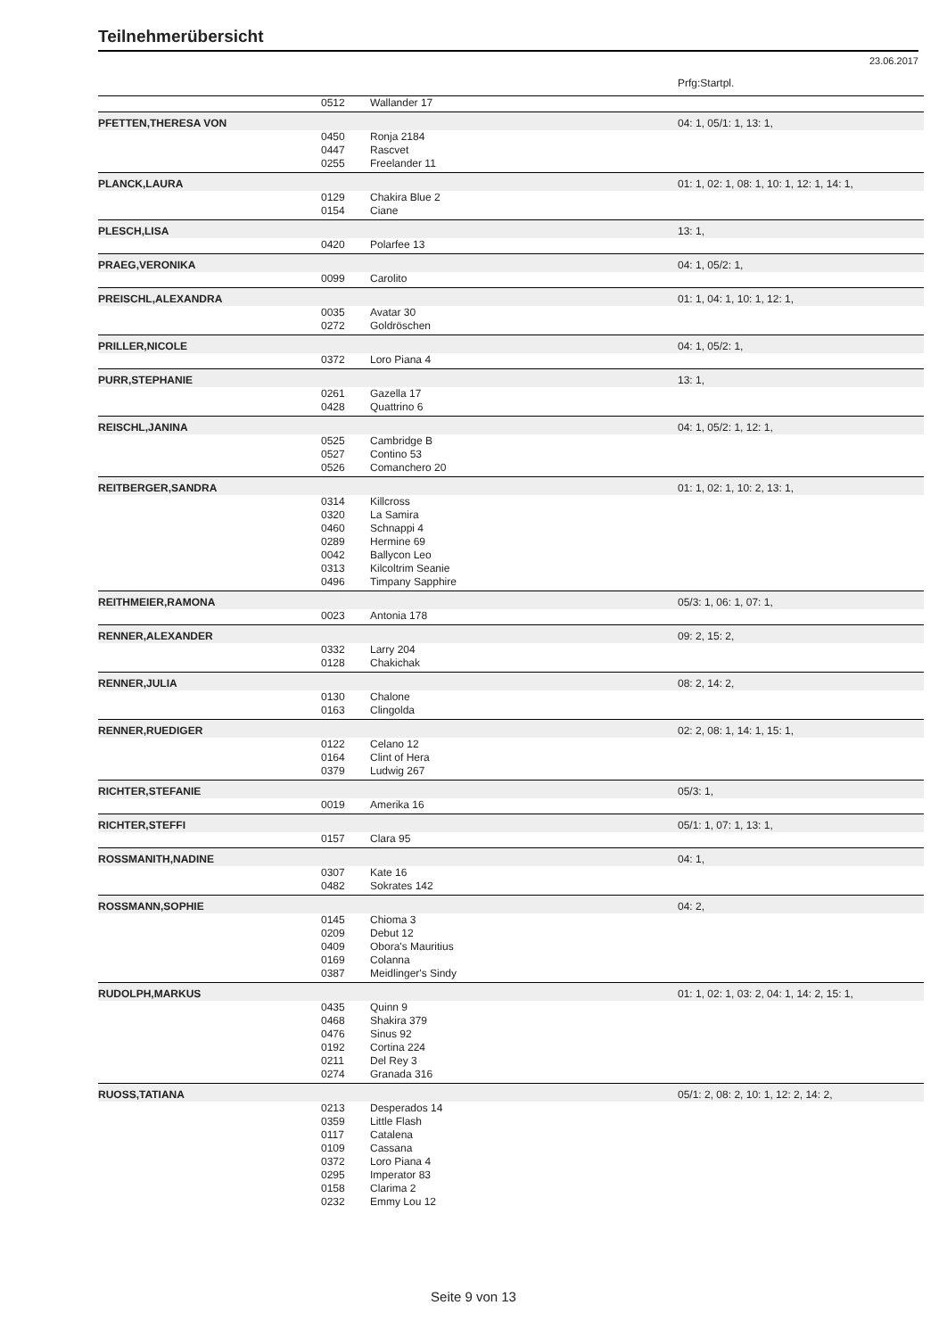Teilnehmerübersicht
23.06.2017
| | | | Prfg:Startpl. |
| | 0512 | Wallander 17 | |
| PFETTEN,THERESA VON | | | 04: 1, 05/1: 1, 13: 1, |
| | 0450 | Ronja 2184 | |
| | 0447 | Rascvet | |
| | 0255 | Freelander 11 | |
| PLANCK,LAURA | | | 01: 1, 02: 1, 08: 1, 10: 1, 12: 1, 14: 1, |
| | 0129 | Chakira Blue 2 | |
| | 0154 | Ciane | |
| PLESCH,LISA | | | 13: 1, |
| | 0420 | Polarfee 13 | |
| PRAEG,VERONIKA | | | 04: 1, 05/2: 1, |
| | 0099 | Carolito | |
| PREISCHL,ALEXANDRA | | | 01: 1, 04: 1, 10: 1, 12: 1, |
| | 0035 | Avatar 30 | |
| | 0272 | Goldröschen | |
| PRILLER,NICOLE | | | 04: 1, 05/2: 1, |
| | 0372 | Loro Piana 4 | |
| PURR,STEPHANIE | | | 13: 1, |
| | 0261 | Gazella 17 | |
| | 0428 | Quattrino 6 | |
| REISCHL,JANINA | | | 04: 1, 05/2: 1, 12: 1, |
| | 0525 | Cambridge B | |
| | 0527 | Contino 53 | |
| | 0526 | Comanchero 20 | |
| REITBERGER,SANDRA | | | 01: 1, 02: 1, 10: 2, 13: 1, |
| | 0314 | Killcross | |
| | 0320 | La Samira | |
| | 0460 | Schnappi 4 | |
| | 0289 | Hermine 69 | |
| | 0042 | Ballycon Leo | |
| | 0313 | Kilcoltrim Seanie | |
| | 0496 | Timpany Sapphire | |
| REITHMEIER,RAMONA | | | 05/3: 1, 06: 1, 07: 1, |
| | 0023 | Antonia 178 | |
| RENNER,ALEXANDER | | | 09: 2, 15: 2, |
| | 0332 | Larry 204 | |
| | 0128 | Chakichak | |
| RENNER,JULIA | | | 08: 2, 14: 2, |
| | 0130 | Chalone | |
| | 0163 | Clingolda | |
| RENNER,RUEDIGER | | | 02: 2, 08: 1, 14: 1, 15: 1, |
| | 0122 | Celano 12 | |
| | 0164 | Clint of Hera | |
| | 0379 | Ludwig 267 | |
| RICHTER,STEFANIE | | | 05/3: 1, |
| | 0019 | Amerika 16 | |
| RICHTER,STEFFI | | | 05/1: 1, 07: 1, 13: 1, |
| | 0157 | Clara 95 | |
| ROSSMANITH,NADINE | | | 04: 1, |
| | 0307 | Kate 16 | |
| | 0482 | Sokrates 142 | |
| ROSSMANN,SOPHIE | | | 04: 2, |
| | 0145 | Chioma 3 | |
| | 0209 | Debut 12 | |
| | 0409 | Obora's Mauritius | |
| | 0169 | Colanna | |
| | 0387 | Meidlinger's Sindy | |
| RUDOLPH,MARKUS | | | 01: 1, 02: 1, 03: 2, 04: 1, 14: 2, 15: 1, |
| | 0435 | Quinn 9 | |
| | 0468 | Shakira 379 | |
| | 0476 | Sinus 92 | |
| | 0192 | Cortina 224 | |
| | 0211 | Del Rey 3 | |
| | 0274 | Granada 316 | |
| RUOSS,TATIANA | | | 05/1: 2, 08: 2, 10: 1, 12: 2, 14: 2, |
| | 0213 | Desperados 14 | |
| | 0359 | Little Flash | |
| | 0117 | Catalena | |
| | 0109 | Cassana | |
| | 0372 | Loro Piana 4 | |
| | 0295 | Imperator 83 | |
| | 0158 | Clarima 2 | |
| | 0232 | Emmy Lou 12 | |
Seite 9 von 13